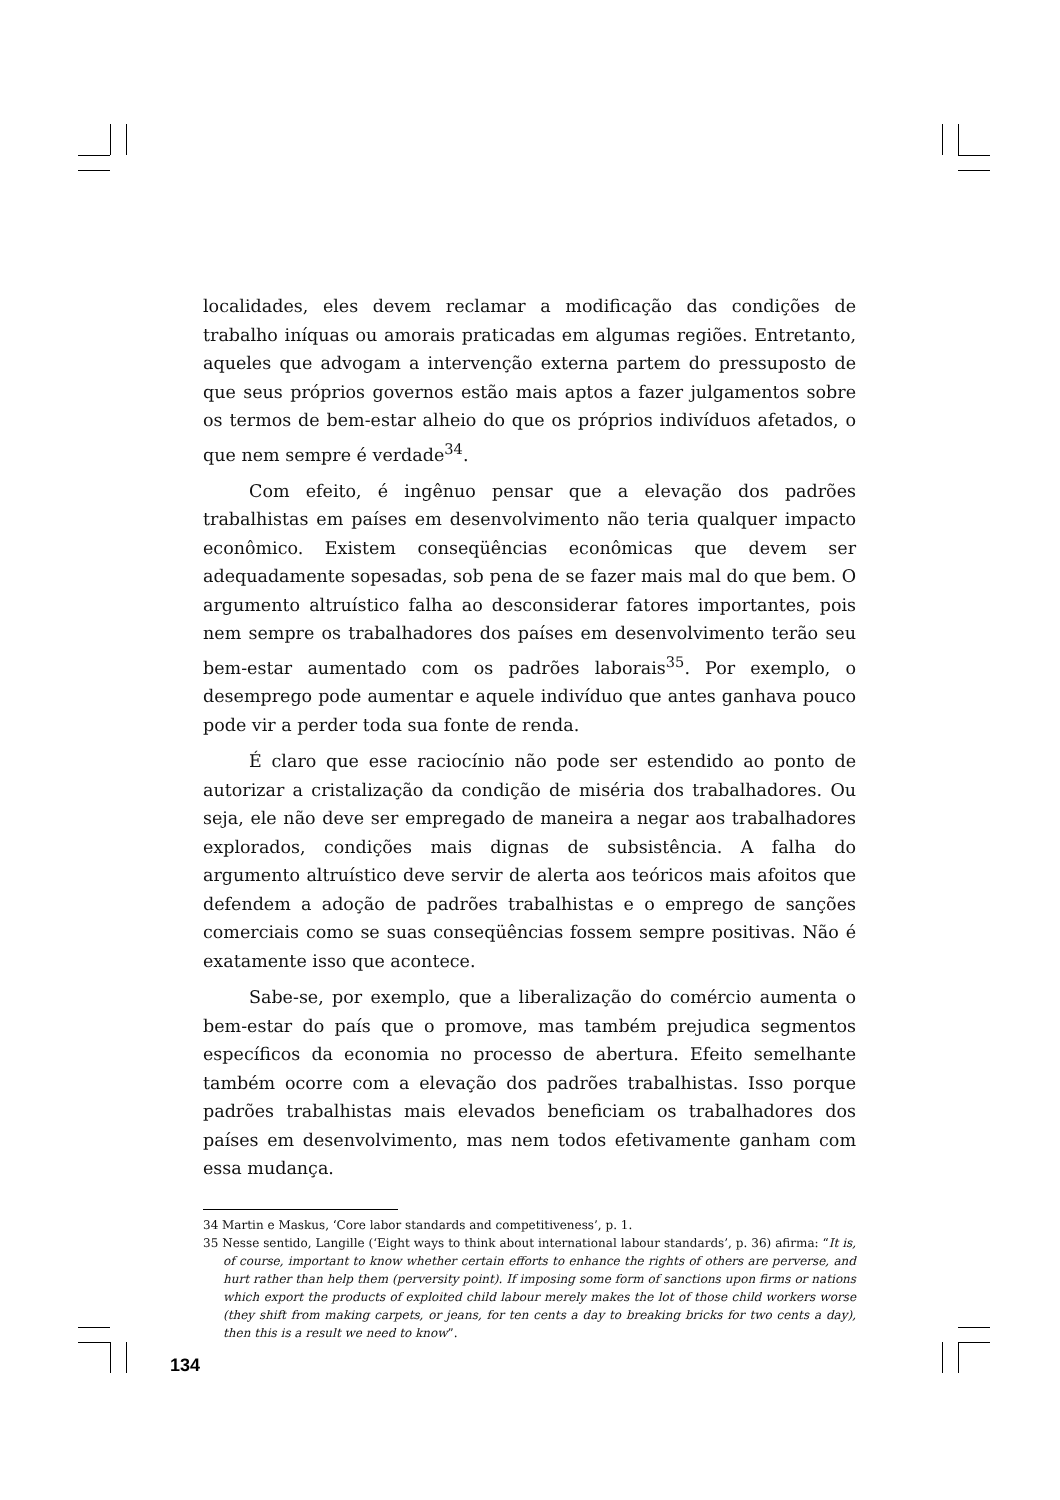localidades, eles devem reclamar a modificação das condições de trabalho iníquas ou amorais praticadas em algumas regiões. Entretanto, aqueles que advogam a intervenção externa partem do pressuposto de que seus próprios governos estão mais aptos a fazer julgamentos sobre os termos de bem-estar alheio do que os próprios indivíduos afetados, o que nem sempre é verdade<sup>34</sup>.
Com efeito, é ingênuo pensar que a elevação dos padrões trabalhistas em países em desenvolvimento não teria qualquer impacto econômico. Existem conseqüências econômicas que devem ser adequadamente sopesadas, sob pena de se fazer mais mal do que bem. O argumento altruístico falha ao desconsiderar fatores importantes, pois nem sempre os trabalhadores dos países em desenvolvimento terão seu bem-estar aumentado com os padrões laborais<sup>35</sup>. Por exemplo, o desemprego pode aumentar e aquele indivíduo que antes ganhava pouco pode vir a perder toda sua fonte de renda.
É claro que esse raciocínio não pode ser estendido ao ponto de autorizar a cristalização da condição de miséria dos trabalhadores. Ou seja, ele não deve ser empregado de maneira a negar aos trabalhadores explorados, condições mais dignas de subsistência. A falha do argumento altruístico deve servir de alerta aos teóricos mais afoitos que defendem a adoção de padrões trabalhistas e o emprego de sanções comerciais como se suas conseqüências fossem sempre positivas. Não é exatamente isso que acontece.
Sabe-se, por exemplo, que a liberalização do comércio aumenta o bem-estar do país que o promove, mas também prejudica segmentos específicos da economia no processo de abertura. Efeito semelhante também ocorre com a elevação dos padrões trabalhistas. Isso porque padrões trabalhistas mais elevados beneficiam os trabalhadores dos países em desenvolvimento, mas nem todos efetivamente ganham com essa mudança.
34 Martin e Maskus, ‘Core labor standards and competitiveness’, p. 1.
35 Nesse sentido, Langille (‘Eight ways to think about international labour standards’, p. 36) afirma: “It is, of course, important to know whether certain efforts to enhance the rights of others are perverse, and hurt rather than help them (perversity point). If imposing some form of sanctions upon firms or nations which export the products of exploited child labour merely makes the lot of those child workers worse (they shift from making carpets, or jeans, for ten cents a day to breaking bricks for two cents a day), then this is a result we need to know”.
134